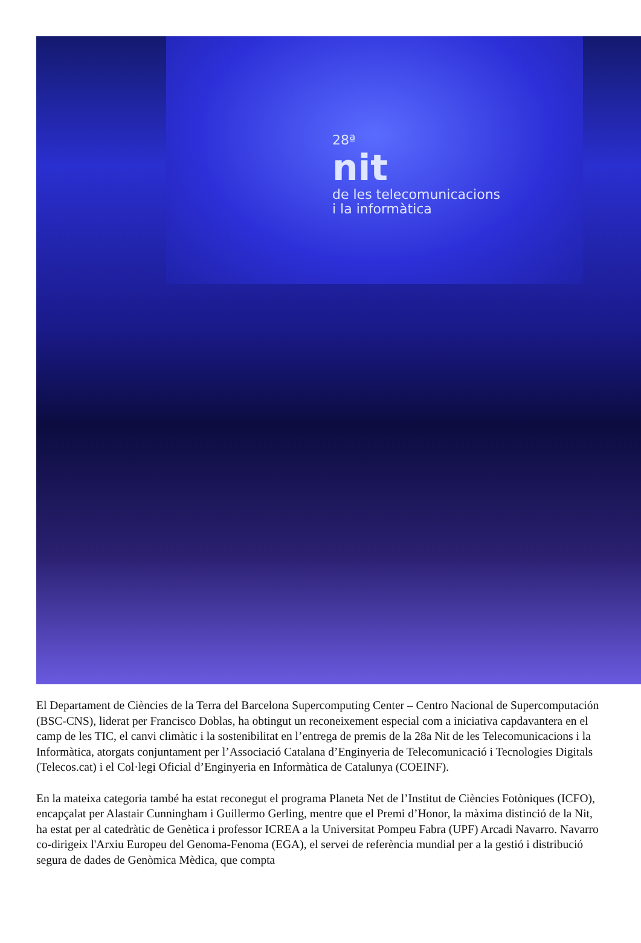28ª
nit
de les telecomunicacions
i la informàtica
El Departament de Ciències de la Terra del Barcelona Supercomputing Center – Centro Nacional de Supercomputación (BSC-CNS), liderat per Francisco Doblas, ha obtingut un reconeixement especial com a iniciativa capdavantera en el camp de les TIC, el canvi climàtic i la sostenibilitat en l’entrega de premis de la 28a Nit de les Telecomunicacions i la Informàtica, atorgats conjuntament per l’Associació Catalana d’Enginyeria de Telecomunicació i Tecnologies Digitals (Telecos.cat) i el Col·legi Oficial d’Enginyeria en Informàtica de Catalunya (COEINF).
En la mateixa categoria també ha estat reconegut el programa Planeta Net de l’Institut de Ciències Fotòniques (ICFO), encapçalat per Alastair Cunningham i Guillermo Gerling, mentre que el Premi d’Honor, la màxima distinció de la Nit, ha estat per al catedràtic de Genètica i professor ICREA a la Universitat Pompeu Fabra (UPF) Arcadi Navarro. Navarro co-dirigeix l'Arxiu Europeu del Genoma-Fenoma (EGA), el servei de referència mundial per a la gestió i distribució segura de dades de Genòmica Mèdica, que compta